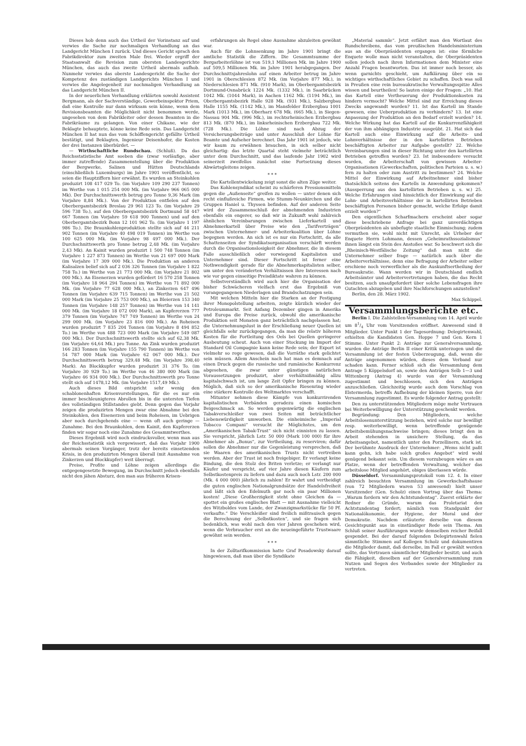Dieses hob denn auch das Urtheil der Vorinstanz auf und verwies die Sache zur nochmaligen Verhandlung an das Landgericht München I zurück. Und dieses Gericht sprach den Fabrikdirektor zum zweiten Male frei. Wieder ergriff der Staatsanwalt die Revision zum obersten Landesgerichte München, das auch das zweite Urtheil abermals aufhob. Nunmehr verwies das oberste Landesgericht die Sache der Kompetenz des zuständigen Landgerichts München I und verwies die Angelegenheit zur nochmaligen Verhandlung an das Landgericht München II.
In der neuerlichen Verhandlung erklärten sowohl Assistent Bergmann, als der Sachverständige, Gewerbeinspektor Priem, daß eine Kontrolle nur dann wirksam sein könne, wenn dem Revisionsbeamten die Möglichkeit nicht benommen werde, ungesehen von dem Fabrikleiter oder dessen Beamten in die Fabrikräume zu gelangen. Von einer Chikane, wie der Beklagte behauptete, könne keine Rede sein. Das Landgericht München II hat nun das vom Schöffengericht gefällte Urtheil bestätigt, und Beklagten, Ingenieur Deisenhofer, die Kosten der drei Instanzen überbürdet. —
— Wirthschaftliche Rundschau. (Schluß). Da das Reichsstatistische Amt soeben die (zwar vorläufige, aber immer zutreffende) Zusammenstellung über die Produktion der Bergwerke, Salinen und Hütten Deutschlands (einschließlich Luxemburgs) im Jahre 1901 veröffentlicht, so seien die Hauptziffern hier erwähnt. Es wurden an Steinkohlen produzirt 108 417 029 To. (im Vorjahre 109 290 237 Tonnen) im Werthe von 1 015 254 000 Mk. (im Vorjahre 966 065 000 Mk). Der Durchschnittswerth betrug pro Tonne 9,36 Mark (im Vorjahre 8,84 Mk.). Von der Produktion entfielen auf den Oberbergamtsbezirk Breslau 29 961 123 To. (im Vorjahre 29 596 738 To.), auf den Oberbergamtsbezirk Dortmund 58 447 667 Tonnen (im Vorjahre 59 618 900 Tonnen) und auf den Oberbergamtsbezirk Bonn 12 101 962 To. (im Vorjahre 1 197 986 To.). Die Braunkohlenproduktion stellte sich auf 44 211 902 Tonnen (im Vorjahre 40 498 019 Tonnen) im Werthe von 100 625 000 Mk. (im Vorjahre 98 497 000 Mk.). Der Durchschnittswerth pro Tonne betrug 2,48 Mk. (im Vorjahre 2,43 Mk). An Kainit wurden produzirt 1 500 748 Tonnen (im Vorjahre 1 227 873 Tonnen) im Werthe von 21 697 000 Mark (im Vorjahre 17 309 000 Mk.). Die Produktion an anderen Kalisalzen belief sich auf 2 036 326 Tonnen (im Vorjahre 1 822 758 To.) im Werthe von 21 773 000 Mk. (im Vorjahre 21 802 000 Mk.). An Eisenerzen wurden gefördert 16 570 258 Tonnen (im Vorjahre 18 964 294 Tonnen) im Werthe von 71 892 000 Mk. (im Vorjahre 77 628 000 Mk.), an Zinkerzen 647 496 Tonnen (im Vorjahre 639 715 Tonnen) im Werthe von 21 502 000 Mark (im Vorjahre 25 753 000 Mk.), an Bleierzen 153 340 Tonnen (im Vorjahre 148 257 Tonnen) im Werthe von 14 141 000 Mk. (im Vorjahre 18 072 000 Mark), an Kupfererzen 777 379 Tonnen (im Vorjahre 747 749 Tonnen) im Werthe von 24 299 000 Mk. (im Vorjahre 23 816 000 Mk.). An Roheisen wurden produzirt 7 835 204 Tonnen (im Vorjahre 8 494 852 To.) im Werthe von 488 723 000 Mark (im Vorjahre 549 087 000 Mk.). Der Durchschnittswerth stellte sich auf 62,38 Mk. (im Vorjahre 64,64 Mk.) pro Tonne. An Zink wurden produzirt 166 283 Tonnen (im Vorjahre 155 790 Tonnen) im Werthe von 54 787 000 Mark (im Vorjahre 62 067 000 Mk.). Der Durchschnittswerth betrug 329,48 Mk. (im Vorjahre 398,40 Mark). An Blockkupfer wurden produzirt 31 376 To. (im Vorjahre 30 929 To.) im Werthe von 46 380 000 Mark (im Vorjahre 46 934 000 Mk.). Der Durchschnittswerth pro Tonne stellt sich auf 1478,12 Mk. (im Vorjahre 1517,49 Mk.).
Auch dieses Bild entspricht sehr wenig den schablonenhaften Krisenvorstellungen, für die es nur ein immer beschleunigteres Abrollen bis in die untersten Tiefen des vollständigen Stillstandes giebt. Denn gegen das Vorjahr zeigen die produzirten Mengen zwar eine Abnahme bei den Steinkohlen, den Eisenerzen und beim Roheisen, im Uebrigen aber noch durchgehends eine — wenn oft auch geringe — Zunahme. Bei den Braunkohlen, dem Kainit, den Kupfererzen finden wir sogar noch eine Zunahme des Gesammtwerthes.
Dieses Ergebniß wird noch eindrucksvoller, wenn man aus der Reichsstatistik sich vergewissert, daß das Vorjahr 1900 abermals seinen Vorgänger, trotz der bereits einsetzenden Krisis, in den produzirten Mengen überall (mit Ausnahme von Zinkerzen und Blockkupfer) weit überragt.
Preise, Profite und Löhne zeigen allerdings die entgegengesetzte Bewegung, im Durchschnitt jedoch ebenfalls nicht den jähen Absturz, den man aus früheren Krisen-
erfahrungen als Regel ohne Ausnahme abzuleiten gewöhnt war.
Auch für die Lohnsenkung im Jahre 1901 bringt die amtliche Statistik die Ziffern. Die Gesammtsumme der Bergarbeiterlöhne ist von 519,1 Millionen Mk. im Jahre 1900 auf 509,5 Millionen Mk. im Jahre 1901 herabgegangen. Der Durchschnittsjahreslohn auf einen Arbeiter betrug im Jahre 1901 in Oberschlesien 872 Mk. (im Vorjahre 877 Mk.), in Niederschlesien 871 Mk. (910 Mark), im Oberbergamtsbezirk Dortmund-Osnabrück 1224 Mk. (1332 Mk.), in Saarbrücken 1042 Mk. (1044 Mark), in Aachen 1162 Mk. (1194 Mk.), im Oberbergamtsbezirk Halle 928 Mk. (931 Mk.), Salzbergbau Halle 1155 Mk. (1142 Mk.), im Mansfelder Erzbergbau 1001 Mark (1013 Mk.), im Oberharz 678 Mk. (665 Mk.), in Siegen-Nassau 904 Mk. (996 Mk.), im rechtsrheinischen Erzbergbau 813 Mk. (870 Mk.), im linksrheinischen Erzbergbau 722 Mk. (728 Mk.). Die Löhne sind nach Abzug der Versicherungsbeiträge und unter Ausschluß der Löhne für Beamte und Aufseher berechnet. Das Jahr 1901 ist jedoch, wie wir kaum zu erwähnen brauchen, in sich selber nicht gleichartig: das letzte Quartal steht vielmehr beträchtlich unter dem Durchschnitt, und das laufende Jahr 1902 wird seinerzeit zweifellos zunächst eine Fortsetzung dieses Abwärtsgleitens zeigen.
* * *
Die Kartellentwickelung zeigt sonst die alten Züge weiter.
Das Kohlensyndikat scheint zu schärferen Pressionsmitteln gegen die „Außenseite“ greifen zu wollen — unter denen sich recht einflußreiche Firmen, wie Stumm-Neunkirchen und die Gruppen Haniel u. Thyssen befinden. Auf der anderen Seite wird der Zusammenschluß der abnehmenden Industrien ebenfalls ein engerer, so daß wir in Zukunft wohl zahlreich ähnlichen Vereinbarungen zwischen Lieferkartell und Abnehmerkartell über Preise wie den „Tarifverträgen“ zwischen Unternehmer- und Arbeiterkoalition über Löhne begegnen werden. An sich ist es nur ein Fortschritt, da alle Schattenseiten der Syndikatsorganisation verschärft werden durch die Organisationslosigkeit der Abnehmer, die in diesem Falle ausschließlich oder vorwiegend Kapitalisten und Unternehmer sind. Dieser Fortschritt ist ferner eine Nothwendigkeit gerade für die Abnehmerkapitalisten selber, um unter den veränderten Verhältnissen ihre Interessen nach wie vor gegen einseitige Preisdiktate wahren zu können.
Selbstverständlich wird auch hier die Organisation der bisher Schwächeren vielfach erst das Ergebniß von vorangegangenen Niederlagen und Brandschatzungen sein.
Mit welchen Mitteln hier die Starken an der Festigung ihrer Monopolstellung arbeiten, zeigte kürzlich wieder der Petroleummarkt. Seit Anfang Dezember gingen in Amerika und Europa die Preise zurück, obwohl die amerikanische Produktion seit Monaten ganz beträchtlich nachgelassen hat; die Unternehmungslust in der Erschließung neuer Quellen ist gleichfalls sehr zurückgegangen, da man die relativ höheren Kosten für die Fortleitung des Oels bei Quellen geringerer Ausbeutung scheut. Auch von einer Stockung im Import der Standard Oil Compagnie kann keine Rede sein; der Export ist vielmehr so rege gewesen, daß die Vorräthe stark gelichtet sein müssen. Allem Anschein nach hat man es demnach auf einen Druck gegen die russische und rumänische Konkurrenz abgesehen, die zwar unter günstigen natürlichen Voraussetzungen produzirt, aber verhältnißmäßig allzu kapitalschwach ist, um lange Zeit Opfer bringen zu können. Möglich, daß sich so der amerikanische Riesenring wieder eine stärkere Kontrolle des Weltmarktes verschafft.
Mitunter nehmen diese Kämpfe von konkurrirenden kapitalistischen Verbänden geradezu einen komischen Beigeschmack an. So werden gegenwärtig die englischen Tabakverschleißer von zwei Seiten mit beträchtlicher Liebenswürdigkeit umworben. Die einheimische „Imperial Tobacco Compani“ versucht ihr Möglichstes, um den „Amerikanischen Tabak-Trust“ sich nicht einnisten zu lassen. Sie verspricht, jährlich Lstr. 50 000 (Mark 100 000) für ihre Abnehmer als „Bonus“, zur Vertheilung, zu reserviren; dafür sollen die Abnehmer nur die Gegenleistung versprechen, daß sie Waaren des amerikanischen Trusts nicht vertreiben werden. Aber der Trust ist noch freigebiger. Er verlangt keine Bindung, die den Stolz des Briten verletze; er verlangt nur Käufer und verspricht, auf vier Jahre diesen Käufern zum Selbstkostenpreis zu liefern und dazu auch noch Lstr. 200 000 (Mk. 4 000 000) jährlich zu zahlen! Er wahrt und vertheidigt die guten englischen Nationalgrundsätze der Handelsfreiheit und läßt sich den Edelmuth gar noch ein paar Millionen kosten! „Diese Großherzigkeit steht ohne Gleichen da — spottet ein großes englisches Blatt — mit Ausnahme vielleicht des Witzboldes vom Lande, der Zwanzigmarkstücke für 50 Pf. verkaufte.“ Die Verschleißer sind freilich mißtrauisch gegen die Berechnung der „Selbstkosten“, und sie fragen sich bedenklich, was wohl nach den vier Jahren geschehen wird, wenn die Verbraucher erst an die neueingeführte Trustwaare gewöhnt sein werden.
* * *
In der Zolltarifkommission hatte Graf Posadowsky darauf hingewiesen, daß man über die Syndikate
„Material sammle“. Jetzt erfährt man den Wortlaut des Rundschreibens, das vom preußischen Handelsministerium aus an die Oberpräsidenten ergangen ist: eine förmliche Enquete wolle man nicht veranstalten, die Oberpräsidenten sollen jedoch nach ihren Informationen dem Minister eine Anzahl Fragen beantworten. Das ist immer noch besser, als wenn garnichts geschieht, um Aufklärung über ein so wichtiges wirthschaftliches Gebiet zu schaffen. Doch was soll in Preußen eine rein bureaukratische Verwaltungsspitze Alles wissen und beurtheilen! So lauten einige der Fragen: „10. Hat das Kartell eine Vertheuerung der Produktionskosten zu hindern vermocht? Welche Mittel sind zur Erreichung dieses Zwecks angewandt worden? 11. Ist das Kartell im Stande gewesen, eine Ueberproduktion zu verhindern? 13. Ist eine Anpassung der Produktion an den Bedarf erzielt worden? 14. Welche Wirkung hat das Kartell auf die Konkurrenzfähigkeit der von ihm abhängigen Industrie ausgeübt. 21. Hat sich das Kartell auch eine Einwirkung auf die Arbeits- und Lohnverhältnisse der in den kartellirten Betrieben beschäftigten Arbeiter zur Aufgabe gestellt? 22. Welche Vereinbarungen sind in dieser Richtung unter den kartellirten Betrieben getroffen worden? 23. Ist insbesondere versucht worden, die Arbeiterschaft von gewissen Arbeiter-Organisationen (Gewerkschaften, politischen Parteien u. s. w.) fern zu halten oder zum Austritt zu bestimmen? 24. Welche Mittel der Einwirkung auf Arbeitnehmer sind bisher thatsächlich seitens des Kartells in Anwendung gekommen? (Aussperrung aus den kartellirten Betrieben u. s. w.) 25. Welche Erfahrungen sind hinsichtlich der Einwirkung auf die Lohn- und Arbeitsverhältnisse der in kartellirten Betrieben beschäftigten Personen bisher gemacht, welche Erfolge damit erzielt worden?“
Den eigentlichen Scharfmachern erscheint aber sogar diese beschriebene Anfrage bei ganz unverdächtigen Oberpräsidenten als unbefugte staatliche Einmischung; zudem vermuthen sie, wohl nicht mit Unrecht, als Urheber der Enquete Herrn Lohmann, dessen „Geheimrathssozialismus“ ihnen längst ein Stein des Anstoßes war. So beschwert sich die „Rheinisch-Westfälische Zeitung“ daß man nicht die Unternehmer selber frage — natürlich auch über die Arbeiterverhältnisse, denn eine Befragung der Arbeiter selber erschiene noch verwerflicher als die Auskunftsertheilung der Bureaukratie. Wann werden wir in Deutschland endlich Arbeitsämter und Arbeitervertretungen haben, die das Recht besitzen, auch unaufgefordert über solche Lebensfragen ihre Gutachten abzugeben und ihre Nachforschungen anzustellen?
Berlin, den 28. März 1902.
Max Schippel.
Versammlungsberichte etc.
Berlin I. Die Zahlstellen-Versammlung vom 14. April wurde um 81/4 Uhr vom Vorsitzenden eröffnet. Anwesend sind 8 Mitglieder. Unter Punkt 1 der Tagesordnung: Delegirtenwahl, erhielten die Kandidaten Gen. Hoppe 7 und Gen. Kern 1 Stimme. Unter Punkt 2: Anträge zur Generalversammlung, wurden die Anträge Berlin II einer Kritik unterzogen und die Versammlung ist der festen Ueberzeugung, daß, wenn die Anträge angenommen würden, dieses dem Verband nur schaden kann. Ferner schloß sich die Versammlung dem Antrage 5 Köppelsdorf an, sowie den Anträgen Selb 1—3 und Wittenberg (Antrag 4) wurde von der Versammlung zugestimmt und beschlossen, sich den Anträgen anzuschließen. Gleichzeitig wurde auch dem Vorschlag von Elstermerda, betreffs Aufhebung der kleinen Sperre, von der Versammlung zugestimmt. Es wurde folgender Antrag gestellt:
Den zu unterstützenden Mitgliedern möge mehr Vertrauen bei Weiterbewilligung der Unterstützung geschenkt werden.
Begründung: Den Mitgliedern, welche Arbeitslosenunterstützung beziehen, wird solche nur bewilligt resp. weiterbewilligt, wenn betreffende genügende Arbeitsbemühungsnachweise bringen; dieses bringt den in Arbeit stehenden in unsichere Stellung, da das Arbeitsangebot, namentlich unter den Porzellinern, stark ist. Der berühmte Ausdruck der Unternehmer: „Wems nicht paßt kann gehn, ich habe solch großes Angebot“ wird wohl genügend bekannt sein. Um diesem vorzubeugen wäre es am Platze, wenn der betreffenden Verwaltung, welcher das arbeitslose Mitglied angehört, obiges überlassen würde.
Düsseldorf. Versammlungsprotokoll vom 12. 4. In einer zahlreich besuchten Versammlung im Gewerkschaftshause (von 72 Mitgliedern waren 53 anwesend) hielt unser Vorsitzender (Gen. Scholz) einen Vortrag über das Thema: „Warum fordern wir den Achtstundentag“. Zuerst erklärte der Redner die Gründe, warum das Proletariat den Achtstundentag fordert; nämlich vom Standpunkt der Nationalökonomie, der Hygiene, der Moral und der Demokratie. Nachdem erläuterte derselbe von diesem Gesichtspunkt aus in einstündiger Rede sein Thema. Am Schluß seiner Ausführungen wurde demselben reicher Beifall gespendet. Bei der darauf folgenden Delegirtenwahl fielen sämmtliche Stimmen auf Kollegen Scholz und dokumentiren die Mitglieder damit, daß derselbe, im Fall er gewählt werden sollte, das Vertrauen sämmtlicher Mitglieder besitzt; und auch die Fähigkeit, dieselben auf der Generalversammlung zum Nutzen und Segen des Verbandes sowie der Mitglieder zu vertreten.